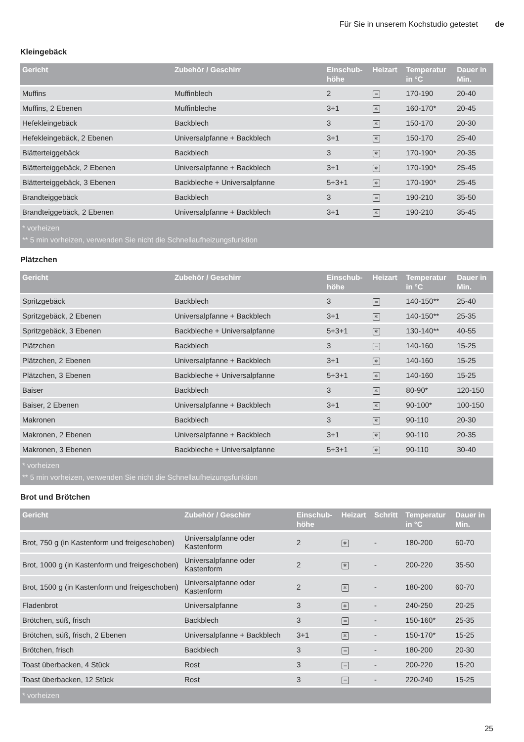Für Sie in unserem Kochstudio getestet de
Kleingebäck
| Gericht | Zubehör / Geschirr | Einschub- höhe | Heizart | Temperatur in °C | Dauer in Min. |
| --- | --- | --- | --- | --- | --- |
| Muffins | Muffinblech | 2 | ═ | 170-190 | 20-40 |
| Muffins, 2 Ebenen | Muffinbleche | 3+1 | ✲ | 160-170* | 20-45 |
| Hefekleingebäck | Backblech | 3 | ✲ | 150-170 | 20-30 |
| Hefekleingebäck, 2 Ebenen | Universalpfanne + Backblech | 3+1 | ✲ | 150-170 | 25-40 |
| Blätterteiggebäck | Backblech | 3 | ✲ | 170-190* | 20-35 |
| Blätterteiggebäck, 2 Ebenen | Universalpfanne + Backblech | 3+1 | ✲ | 170-190* | 25-45 |
| Blätterteiggebäck, 3 Ebenen | Backbleche + Universalpfanne | 5+3+1 | ✲ | 170-190* | 25-45 |
| Brandteiggebäck | Backblech | 3 | ═ | 190-210 | 35-50 |
| Brandteiggebäck, 2 Ebenen | Universalpfanne + Backblech | 3+1 | ✲ | 190-210 | 35-45 |
| * vorheizen ** 5 min vorheizen, verwenden Sie nicht die Schnellaufheizungsfunktion | | | | | |
Plätzchen
| Gericht | Zubehör / Geschirr | Einschub- höhe | Heizart | Temperatur in °C | Dauer in Min. |
| --- | --- | --- | --- | --- | --- |
| Spritzgebäck | Backblech | 3 | ═ | 140-150** | 25-40 |
| Spritzgebäck, 2 Ebenen | Universalpfanne + Backblech | 3+1 | ✲ | 140-150** | 25-35 |
| Spritzgebäck, 3 Ebenen | Backbleche + Universalpfanne | 5+3+1 | ✲ | 130-140** | 40-55 |
| Plätzchen | Backblech | 3 | ═ | 140-160 | 15-25 |
| Plätzchen, 2 Ebenen | Universalpfanne + Backblech | 3+1 | ✲ | 140-160 | 15-25 |
| Plätzchen, 3 Ebenen | Backbleche + Universalpfanne | 5+3+1 | ✲ | 140-160 | 15-25 |
| Baiser | Backblech | 3 | ✲ | 80-90* | 120-150 |
| Baiser, 2 Ebenen | Universalpfanne + Backblech | 3+1 | ✲ | 90-100* | 100-150 |
| Makronen | Backblech | 3 | ✲ | 90-110 | 20-30 |
| Makronen, 2 Ebenen | Universalpfanne + Backblech | 3+1 | ✲ | 90-110 | 20-35 |
| Makronen, 3 Ebenen | Backbleche + Universalpfanne | 5+3+1 | ✲ | 90-110 | 30-40 |
| * vorheizen ** 5 min vorheizen, verwenden Sie nicht die Schnellaufheizungsfunktion | | | | | |
Brot und Brötchen
| Gericht | Zubehör / Geschirr | Einschub- höhe | Heizart | Schritt | Temperatur in °C | Dauer in Min. |
| --- | --- | --- | --- | --- | --- | --- |
| Brot, 750 g (in Kastenform und freigeschoben) | Universalpfanne oder Kastenform | 2 | ✲ | - | 180-200 | 60-70 |
| Brot, 1000 g (in Kastenform und freigeschoben) | Universalpfanne oder Kastenform | 2 | ✲ | - | 200-220 | 35-50 |
| Brot, 1500 g (in Kastenform und freigeschoben) | Universalpfanne oder Kastenform | 2 | ✲ | - | 180-200 | 60-70 |
| Fladenbrot | Universalpfanne | 3 | ✲ | - | 240-250 | 20-25 |
| Brötchen, süß, frisch | Backblech | 3 | ═ | - | 150-160* | 25-35 |
| Brötchen, süß, frisch, 2 Ebenen | Universalpfanne + Backblech | 3+1 | ✲ | - | 150-170* | 15-25 |
| Brötchen, frisch | Backblech | 3 | ═ | - | 180-200 | 20-30 |
| Toast überbacken, 4 Stück | Rost | 3 | ═ | - | 200-220 | 15-20 |
| Toast überbacken, 12 Stück | Rost | 3 | ═ | - | 220-240 | 15-25 |
| * vorheizen | | | | | | |
25